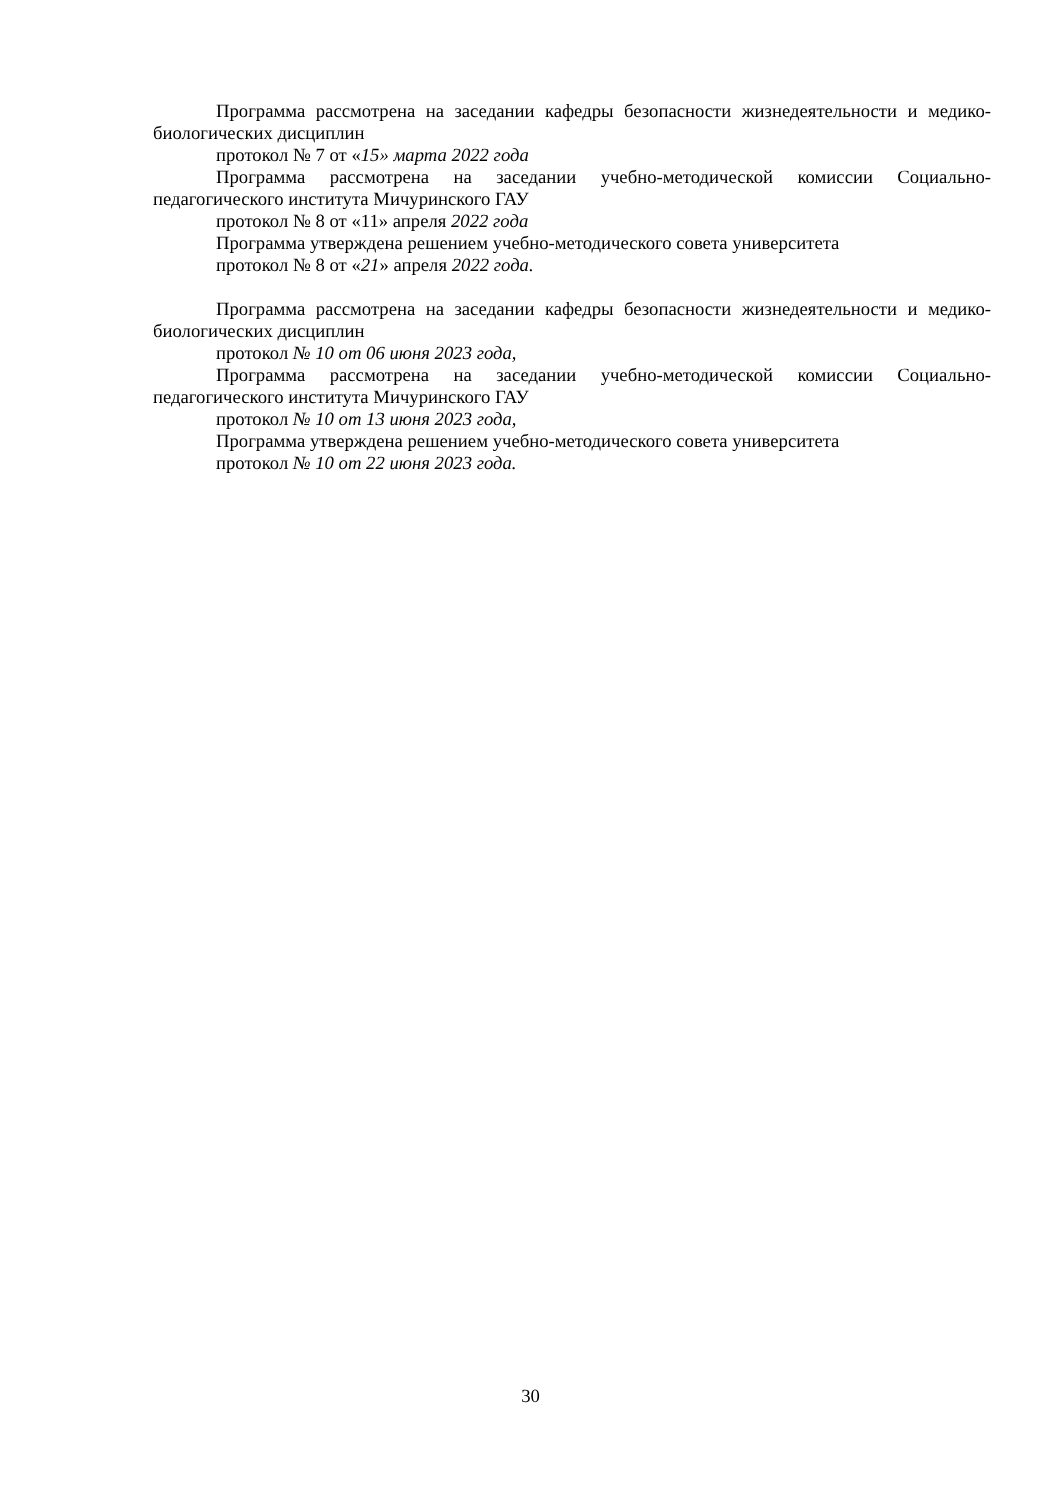Программа рассмотрена на заседании кафедры безопасности жизнедеятельности и медико-биологических дисциплин
протокол № 7 от «15» марта 2022 года
Программа рассмотрена на заседании учебно-методической комиссии Социально-педагогического института Мичуринского ГАУ
протокол № 8 от «11» апреля 2022 года
Программа утверждена решением учебно-методического совета университета
протокол № 8 от «21» апреля 2022 года.
Программа рассмотрена на заседании кафедры безопасности жизнедеятельности и медико-биологических дисциплин
протокол № 10 от 06 июня 2023 года,
Программа рассмотрена на заседании учебно-методической комиссии Социально-педагогического института Мичуринского ГАУ
протокол № 10 от 13 июня 2023 года,
Программа утверждена решением учебно-методического совета университета
протокол № 10 от 22 июня 2023 года.
30